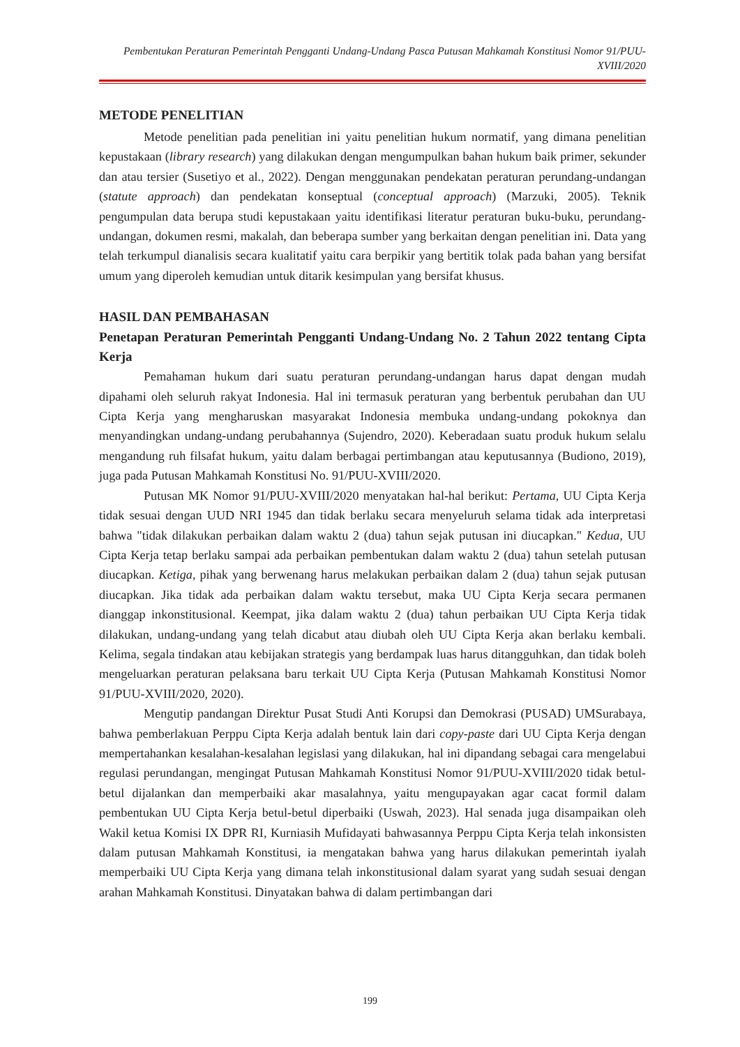Pembentukan Peraturan Pemerintah Pengganti Undang-Undang Pasca Putusan Mahkamah Konstitusi Nomor 91/PUU-XVIII/2020
METODE PENELITIAN
Metode penelitian pada penelitian ini yaitu penelitian hukum normatif, yang dimana penelitian kepustakaan (library research) yang dilakukan dengan mengumpulkan bahan hukum baik primer, sekunder dan atau tersier (Susetiyo et al., 2022). Dengan menggunakan pendekatan peraturan perundang-undangan (statute approach) dan pendekatan konseptual (conceptual approach) (Marzuki, 2005). Teknik pengumpulan data berupa studi kepustakaan yaitu identifikasi literatur peraturan buku-buku, perundang-undangan, dokumen resmi, makalah, dan beberapa sumber yang berkaitan dengan penelitian ini. Data yang telah terkumpul dianalisis secara kualitatif yaitu cara berpikir yang bertitik tolak pada bahan yang bersifat umum yang diperoleh kemudian untuk ditarik kesimpulan yang bersifat khusus.
HASIL DAN PEMBAHASAN
Penetapan Peraturan Pemerintah Pengganti Undang-Undang No. 2 Tahun 2022 tentang Cipta Kerja
Pemahaman hukum dari suatu peraturan perundang-undangan harus dapat dengan mudah dipahami oleh seluruh rakyat Indonesia. Hal ini termasuk peraturan yang berbentuk perubahan dan UU Cipta Kerja yang mengharuskan masyarakat Indonesia membuka undang-undang pokoknya dan menyandingkan undang-undang perubahannya (Sujendro, 2020). Keberadaan suatu produk hukum selalu mengandung ruh filsafat hukum, yaitu dalam berbagai pertimbangan atau keputusannya (Budiono, 2019), juga pada Putusan Mahkamah Konstitusi No. 91/PUU-XVIII/2020.
Putusan MK Nomor 91/PUU-XVIII/2020 menyatakan hal-hal berikut: Pertama, UU Cipta Kerja tidak sesuai dengan UUD NRI 1945 dan tidak berlaku secara menyeluruh selama tidak ada interpretasi bahwa "tidak dilakukan perbaikan dalam waktu 2 (dua) tahun sejak putusan ini diucapkan." Kedua, UU Cipta Kerja tetap berlaku sampai ada perbaikan pembentukan dalam waktu 2 (dua) tahun setelah putusan diucapkan. Ketiga, pihak yang berwenang harus melakukan perbaikan dalam 2 (dua) tahun sejak putusan diucapkan. Jika tidak ada perbaikan dalam waktu tersebut, maka UU Cipta Kerja secara permanen dianggap inkonstitusional. Keempat, jika dalam waktu 2 (dua) tahun perbaikan UU Cipta Kerja tidak dilakukan, undang-undang yang telah dicabut atau diubah oleh UU Cipta Kerja akan berlaku kembali. Kelima, segala tindakan atau kebijakan strategis yang berdampak luas harus ditangguhkan, dan tidak boleh mengeluarkan peraturan pelaksana baru terkait UU Cipta Kerja (Putusan Mahkamah Konstitusi Nomor 91/PUU-XVIII/2020, 2020).
Mengutip pandangan Direktur Pusat Studi Anti Korupsi dan Demokrasi (PUSAD) UMSurabaya, bahwa pemberlakuan Perppu Cipta Kerja adalah bentuk lain dari copy-paste dari UU Cipta Kerja dengan mempertahankan kesalahan-kesalahan legislasi yang dilakukan, hal ini dipandang sebagai cara mengelabui regulasi perundangan, mengingat Putusan Mahkamah Konstitusi Nomor 91/PUU-XVIII/2020 tidak betul-betul dijalankan dan memperbaiki akar masalahnya, yaitu mengupayakan agar cacat formil dalam pembentukan UU Cipta Kerja betul-betul diperbaiki (Uswah, 2023). Hal senada juga disampaikan oleh Wakil ketua Komisi IX DPR RI, Kurniasih Mufidayati bahwasannya Perppu Cipta Kerja telah inkonsisten dalam putusan Mahkamah Konstitusi, ia mengatakan bahwa yang harus dilakukan pemerintah iyalah memperbaiki UU Cipta Kerja yang dimana telah inkonstitusional dalam syarat yang sudah sesuai dengan arahan Mahkamah Konstitusi. Dinyatakan bahwa di dalam pertimbangan dari
199